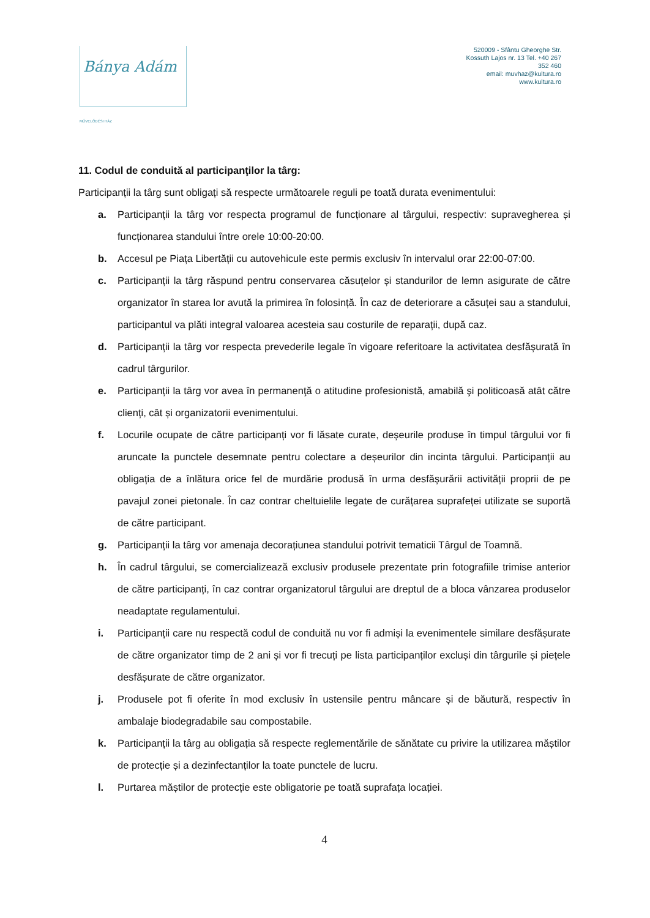Bánya Adám
MŰVELŐDÉSI HÁZ
520009 - Sfântu Gheorghe Str. Kossuth Lajos nr. 13 Tel. +40 267 352 460
email: muvhaz@kultura.ro
www.kultura.ro
11. Codul de conduită al participanţilor la târg:
Participanții la târg sunt obligați să respecte următoarele reguli pe toată durata evenimentului:
a. Participanții la târg vor respecta programul de funcționare al târgului, respectiv: supravegherea și funcționarea standului între orele 10:00-20:00.
b. Accesul pe Piața Libertății cu autovehicule este permis exclusiv în intervalul orar 22:00-07:00.
c. Participanții la târg răspund pentru conservarea căsuțelor și standurilor de lemn asigurate de către organizator în starea lor avută la primirea în folosință. În caz de deteriorare a căsuței sau a standului, participantul va plăti integral valoarea acesteia sau costurile de reparații, după caz.
d. Participanții la târg vor respecta prevederile legale în vigoare referitoare la activitatea desfășurată în cadrul târgurilor.
e. Participanții la târg vor avea în permanenţă o atitudine profesionistă, amabilă şi politicoasă atât către clienți, cât și organizatorii evenimentului.
f. Locurile ocupate de către participanți vor fi lăsate curate, deșeurile produse în timpul târgului vor fi aruncate la punctele desemnate pentru colectare a deșeurilor din incinta târgului. Participanții au obligația de a înlătura orice fel de murdărie produsă în urma desfășurării activității proprii de pe pavajul zonei pietonale. În caz contrar cheltuielile legate de curățarea suprafeței utilizate se suportă de către participant.
g. Participanții la târg vor amenaja decorațiunea standului potrivit tematicii Târgul de Toamnă.
h. În cadrul târgului, se comercializează exclusiv produsele prezentate prin fotografiile trimise anterior de către participanți, în caz contrar organizatorul târgului are dreptul de a bloca vânzarea produselor neadaptate regulamentului.
i. Participanții care nu respectă codul de conduită nu vor fi admiși la evenimentele similare desfășurate de către organizator timp de 2 ani și vor fi trecuți pe lista participanților excluși din târgurile și piețele desfășurate de către organizator.
j. Produsele pot fi oferite în mod exclusiv în ustensile pentru mâncare și de băutură, respectiv în ambalaje biodegradabile sau compostabile.
k. Participanții la târg au obligația să respecte reglementările de sănătate cu privire la utilizarea măștilor de protecție și a dezinfectanților la toate punctele de lucru.
l. Purtarea măștilor de protecție este obligatorie pe toată suprafața locației.
4